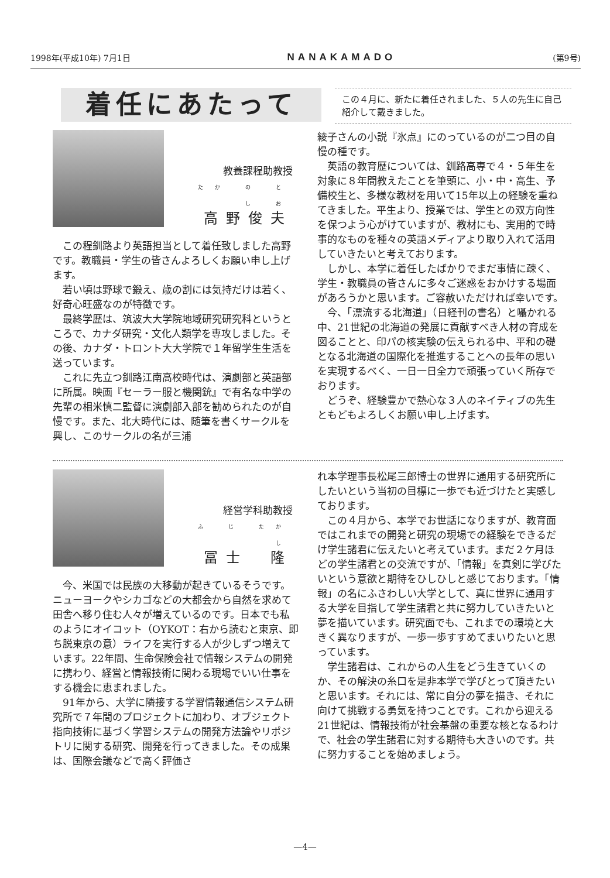1998年(平成10年) 7月1日 NANAKAMADO (第9号)
着任にあたって
この４月に、新たに着任されました、５人の先生に自己紹介して戴きました。
教養課程助教授
たか の とし お
高野俊夫
この程釧路より英語担当として着任致しました高野です。教職員・学生の皆さんよろしくお願い申し上げます。
若い頃は野球で鍛え、歳の割には気持だけは若く、好奇心旺盛なのが特徴です。
最終学歴は、筑波大大学院地域研究研究科というところで、カナダ研究・文化人類学を専攻しました。その後、カナダ・トロント大大学院で１年留学生生活を送っています。
これに先立つ釧路江南高校時代は、演劇部と英語部に所属。映画『セーラー服と機関銃』で有名な中学の先輩の相米慎二監督に演劇部入部を勧められたのが自慢です。また、北大時代には、随筆を書くサークルを興し、このサークルの名が三浦
綾子さんの小説『氷点』にのっているのが二つ目の自慢の種です。
英語の教育歴については、釧路高専で４・５年生を対象に８年間教えたことを筆頭に、小・中・高生、予備校生と、多様な教材を用いて15年以上の経験を重ねてきました。平生より、授業では、学生との双方向性を保つよう心がけていますが、教材にも、実用的で時事的なものを種々の英語メディアより取り入れて活用していきたいと考えております。
しかし、本学に着任したばかりでまだ事情に疎く、学生・教職員の皆さんに多々ご迷惑をおかけする場面があろうかと思います。ご容赦いただければ幸いです。
今、「漂流する北海道」（日経刊の書名）と囁かれる中、21世紀の北海道の発展に貢献すべき人材の育成を図ることと、印パの核実験の伝えられる中、平和の礎となる北海道の国際化を推進することへの長年の思いを実現するべく、一日一日全力で頑張っていく所存でおります。
どうぞ、経験豊かで熱心な３人のネイティブの先生ともどもよろしくお願い申し上げます。
経営学科助教授
ふ じ たかし
冨士　隆
今、米国では民族の大移動が起きているそうです。ニューヨークやシカゴなどの大都会から自然を求めて田舎へ移り住む人々が増えているのです。日本でも私のようにオイコット（OYKOT：右から読むと東京、即ち脱東京の意）ライフを実行する人が少しずつ増えています。22年間、生命保険会社で情報システムの開発に携わり、経営と情報技術に関わる現場でいい仕事をする機会に恵まれました。
91年から、大学に隣接する学習情報通信システム研究所で７年間のプロジェクトに加わり、オブジェクト指向技術に基づく学習システムの開発方法論やリポジトリに関する研究、開発を行ってきました。その成果は、国際会議などで高く評価さ
れ本学理事長松尾三郎博士の世界に通用する研究所にしたいという当初の目標に一歩でも近づけたと実感しております。
この４月から、本学でお世話になりますが、教育面ではこれまでの開発と研究の現場での経験をできるだけ学生諸君に伝えたいと考えています。まだ２ケ月ほどの学生諸君との交流ですが、「情報」を真剣に学びたいという意欲と期待をひしひしと感じております。「情報」の名にふさわしい大学として、真に世界に通用する大学を目指して学生諸君と共に努力していきたいと夢を描いています。研究面でも、これまでの環境と大きく異なりますが、一歩一歩すすめてまいりたいと思っています。
学生諸君は、これからの人生をどう生きていくのか、その解決の糸口を是非本学で学びとって頂きたいと思います。それには、常に自分の夢を描き、それに向けて挑戦する勇気を持つことです。これから迎える21世紀は、情報技術が社会基盤の重要な核となるわけで、社会の学生諸君に対する期待も大きいのです。共に努力することを始めましょう。
—4—